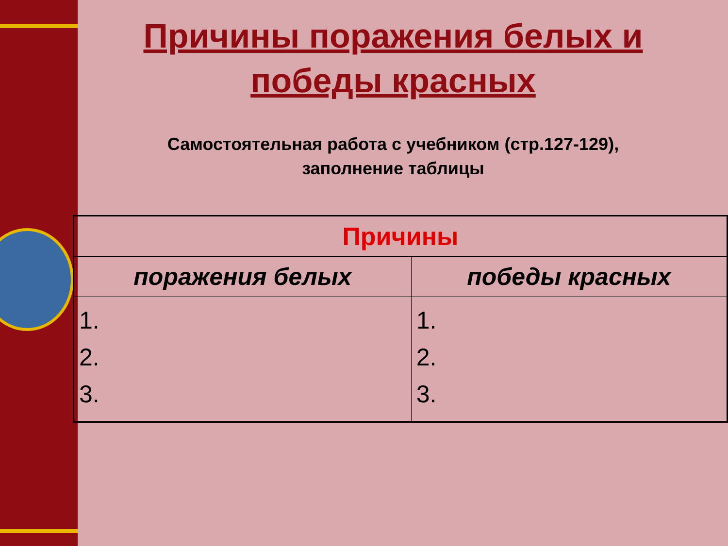Причины поражения белых и
победы красных
Самостоятельная работа с учебником (стр.127-129),
заполнение таблицы
| Причины | |
| --- | --- |
| поражения белых | победы красных |
| 1. 2. 3. | 1. 2. 3. |